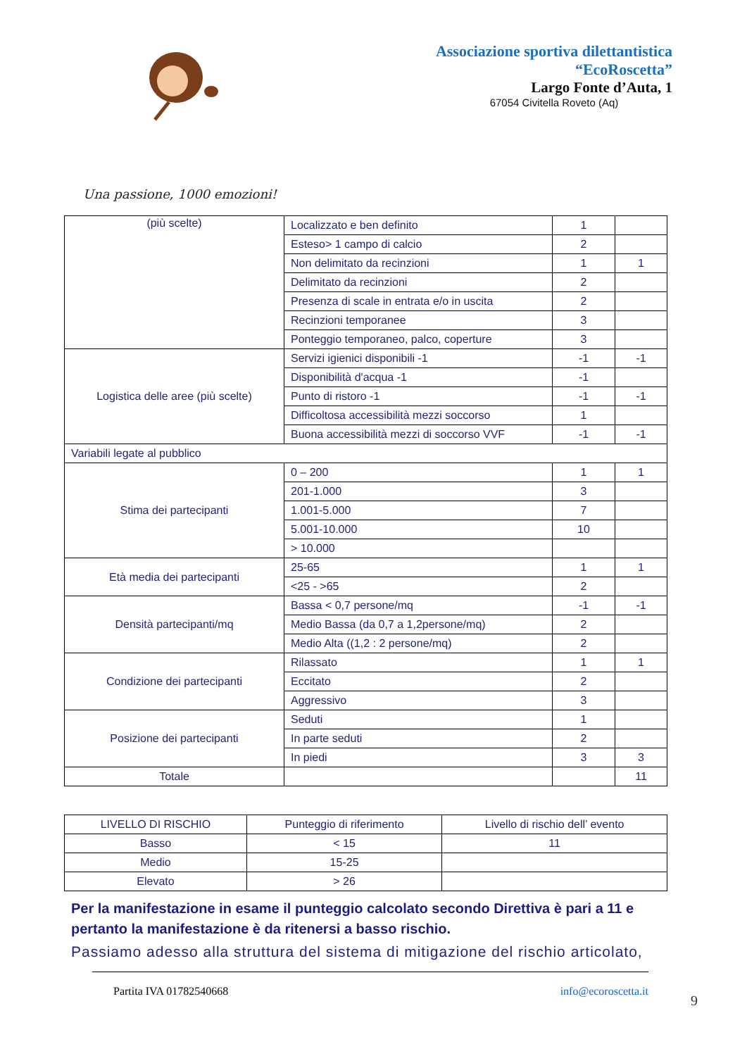Associazione sportiva dilettantistica
“EcoRoscetta”
Largo Fonte d’Auta, 1
67054 Civitella Roveto (Aq)
Una passione, 1000 emozioni!
| (più scelte) | Localizzato e ben definito | 1 | |
| | Esteso> 1 campo di calcio | 2 | |
| | Non delimitato da recinzioni | 1 | 1 |
| | Delimitato da recinzioni | 2 | |
| | Presenza di scale in entrata e/o in uscita | 2 | |
| | Recinzioni temporanee | 3 | |
| | Ponteggio temporaneo, palco, coperture | 3 | |
| Logistica delle aree (più scelte) | Servizi igienici disponibili -1 | -1 | -1 |
| | Disponibilità d'acqua -1 | -1 | |
| | Punto di ristoro -1 | -1 | -1 |
| | Difficoltosa accessibilità mezzi soccorso | 1 | |
| | Buona accessibilità mezzi di soccorso VVF | -1 | -1 |
| Variabili legate al pubblico | | | |
| Stima dei partecipanti | 0 – 200 | 1 | 1 |
| | 201-1.000 | 3 | |
| | 1.001-5.000 | 7 | |
| | 5.001-10.000 | 10 | |
| | > 10.000 | | |
| Età media dei partecipanti | 25-65 | 1 | 1 |
| | <25 - >65 | 2 | |
| Densità partecipanti/mq | Bassa < 0,7 persone/mq | -1 | -1 |
| | Medio Bassa (da 0,7 a 1,2persone/mq) | 2 | |
| | Medio Alta ((1,2 : 2 persone/mq) | 2 | |
| Condizione dei partecipanti | Rilassato | 1 | 1 |
| | Eccitato | 2 | |
| | Aggressivo | 3 | |
| Posizione dei partecipanti | Seduti | 1 | |
| | In parte seduti | 2 | |
| | In piedi | 3 | 3 |
| Totale | | | 11 |
| LIVELLO DI RISCHIO | Punteggio di riferimento | Livello di rischio dell’ evento |
| Basso | < 15 | 11 |
| Medio | 15-25 | |
| Elevato | > 26 | |
Per la manifestazione in esame il punteggio calcolato secondo Direttiva è pari a 11 e pertanto la manifestazione è da ritenersi a basso rischio.
Passiamo adesso alla struttura del sistema di mitigazione del rischio articolato,
Partita IVA 01782540668 info@ecoroscetta.it
9